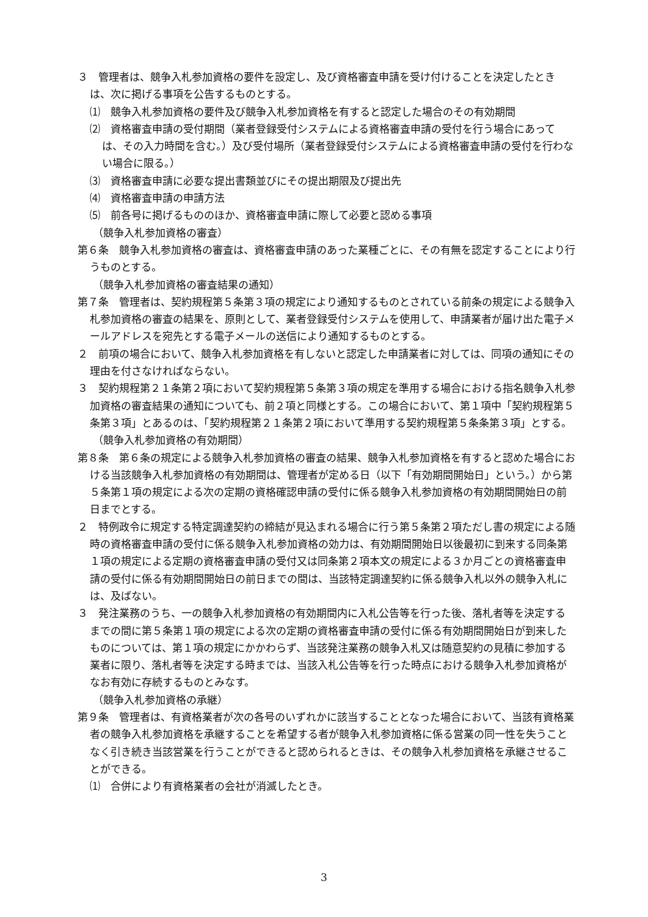３　管理者は、競争入札参加資格の要件を設定し、及び資格審査申請を受け付けることを決定したときは、次に掲げる事項を公告するものとする。
⑴　競争入札参加資格の要件及び競争入札参加資格を有すると認定した場合のその有効期間
⑵　資格審査申請の受付期間（業者登録受付システムによる資格審査申請の受付を行う場合にあっては、その入力時間を含む。）及び受付場所（業者登録受付システムによる資格審査申請の受付を行わない場合に限る。）
⑶　資格審査申請に必要な提出書類並びにその提出期限及び提出先
⑷　資格審査申請の申請方法
⑸　前各号に掲げるもののほか、資格審査申請に際して必要と認める事項
（競争入札参加資格の審査）
第６条　競争入札参加資格の審査は、資格審査申請のあった業種ごとに、その有無を認定することにより行うものとする。
（競争入札参加資格の審査結果の通知）
第７条　管理者は、契約規程第５条第３項の規定により通知するものとされている前条の規定による競争入札参加資格の審査の結果を、原則として、業者登録受付システムを使用して、申請業者が届け出た電子メールアドレスを宛先とする電子メールの送信により通知するものとする。
２　前項の場合において、競争入札参加資格を有しないと認定した申請業者に対しては、同項の通知にその理由を付さなければならない。
３　契約規程第２１条第２項において契約規程第５条第３項の規定を準用する場合における指名競争入札参加資格の審査結果の通知についても、前２項と同様とする。この場合において、第１項中「契約規程第５条第３項」とあるのは、「契約規程第２１条第２項において準用する契約規程第５条条第３項」とする。
（競争入札参加資格の有効期間）
第８条　第６条の規定による競争入札参加資格の審査の結果、競争入札参加資格を有すると認めた場合における当該競争入札参加資格の有効期間は、管理者が定める日（以下「有効期間開始日」という。）から第５条第１項の規定による次の定期の資格確認申請の受付に係る競争入札参加資格の有効期間開始日の前日までとする。
２　特例政令に規定する特定調達契約の締結が見込まれる場合に行う第５条第２項ただし書の規定による随時の資格審査申請の受付に係る競争入札参加資格の効力は、有効期間開始日以後最初に到来する同条第１項の規定による定期の資格審査申請の受付又は同条第２項本文の規定による３か月ごとの資格審査申請の受付に係る有効期間開始日の前日までの間は、当該特定調達契約に係る競争入札以外の競争入札には、及ばない。
３　発注業務のうち、一の競争入札参加資格の有効期間内に入札公告等を行った後、落札者等を決定するまでの間に第５条第１項の規定による次の定期の資格審査申請の受付に係る有効期間開始日が到来したものについては、第１項の規定にかかわらず、当該発注業務の競争入札又は随意契約の見積に参加する業者に限り、落札者等を決定する時までは、当該入札公告等を行った時点における競争入札参加資格がなお有効に存続するものとみなす。
（競争入札参加資格の承継）
第９条　管理者は、有資格業者が次の各号のいずれかに該当することとなった場合において、当該有資格業者の競争入札参加資格を承継することを希望する者が競争入札参加資格に係る営業の同一性を失うことなく引き続き当該営業を行うことができると認められるときは、その競争入札参加資格を承継させることができる。
⑴　合併により有資格業者の会社が消滅したとき。
3